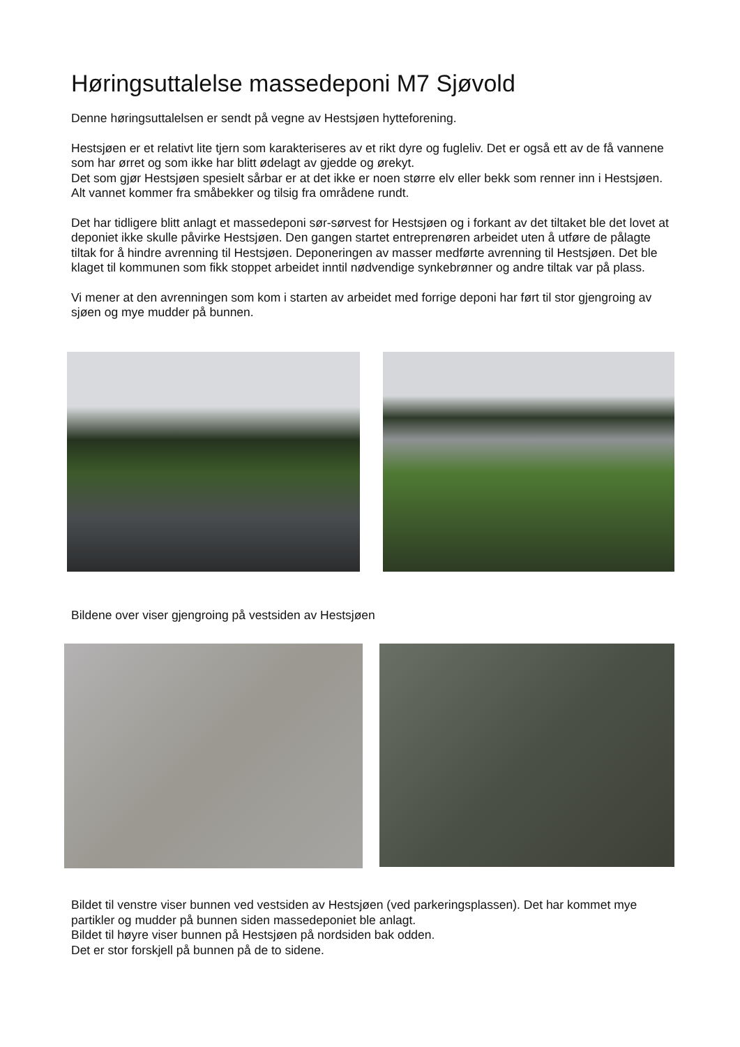Høringsuttalelse massedeponi M7 Sjøvold
Denne høringsuttalelsen er sendt på vegne av Hestsjøen hytteforening.
Hestsjøen er et relativt lite tjern som karakteriseres av et rikt dyre og fugleliv. Det er også ett av de få vannene som har ørret og som ikke har blitt ødelagt av gjedde og ørekyt.
Det som gjør Hestsjøen spesielt sårbar er at det ikke er noen større elv eller bekk som renner inn i Hestsjøen. Alt vannet kommer fra småbekker og tilsig fra områdene rundt.
Det har tidligere blitt anlagt et massedeponi sør-sørvest for Hestsjøen og i forkant av det tiltaket ble det lovet at deponiet ikke skulle påvirke Hestsjøen. Den gangen startet entreprenøren arbeidet uten å utføre de pålagte tiltak for å hindre avrenning til Hestsjøen. Deponeringen av masser medførte avrenning til Hestsjøen. Det ble klaget til kommunen som fikk stoppet arbeidet inntil nødvendige synkebrønner og andre tiltak var på plass.
Vi mener at den avrenningen som kom i starten av arbeidet med forrige deponi har ført til stor gjengroing av sjøen og mye mudder på bunnen.
Bildene over viser gjengroing på vestsiden av Hestsjøen
Bildet til venstre viser bunnen ved vestsiden av Hestsjøen (ved parkeringsplassen). Det har kommet mye partikler og mudder på bunnen siden massedeponiet ble anlagt.
Bildet til høyre viser bunnen på Hestsjøen på nordsiden bak odden.
Det er stor forskjell på bunnen på de to sidene.